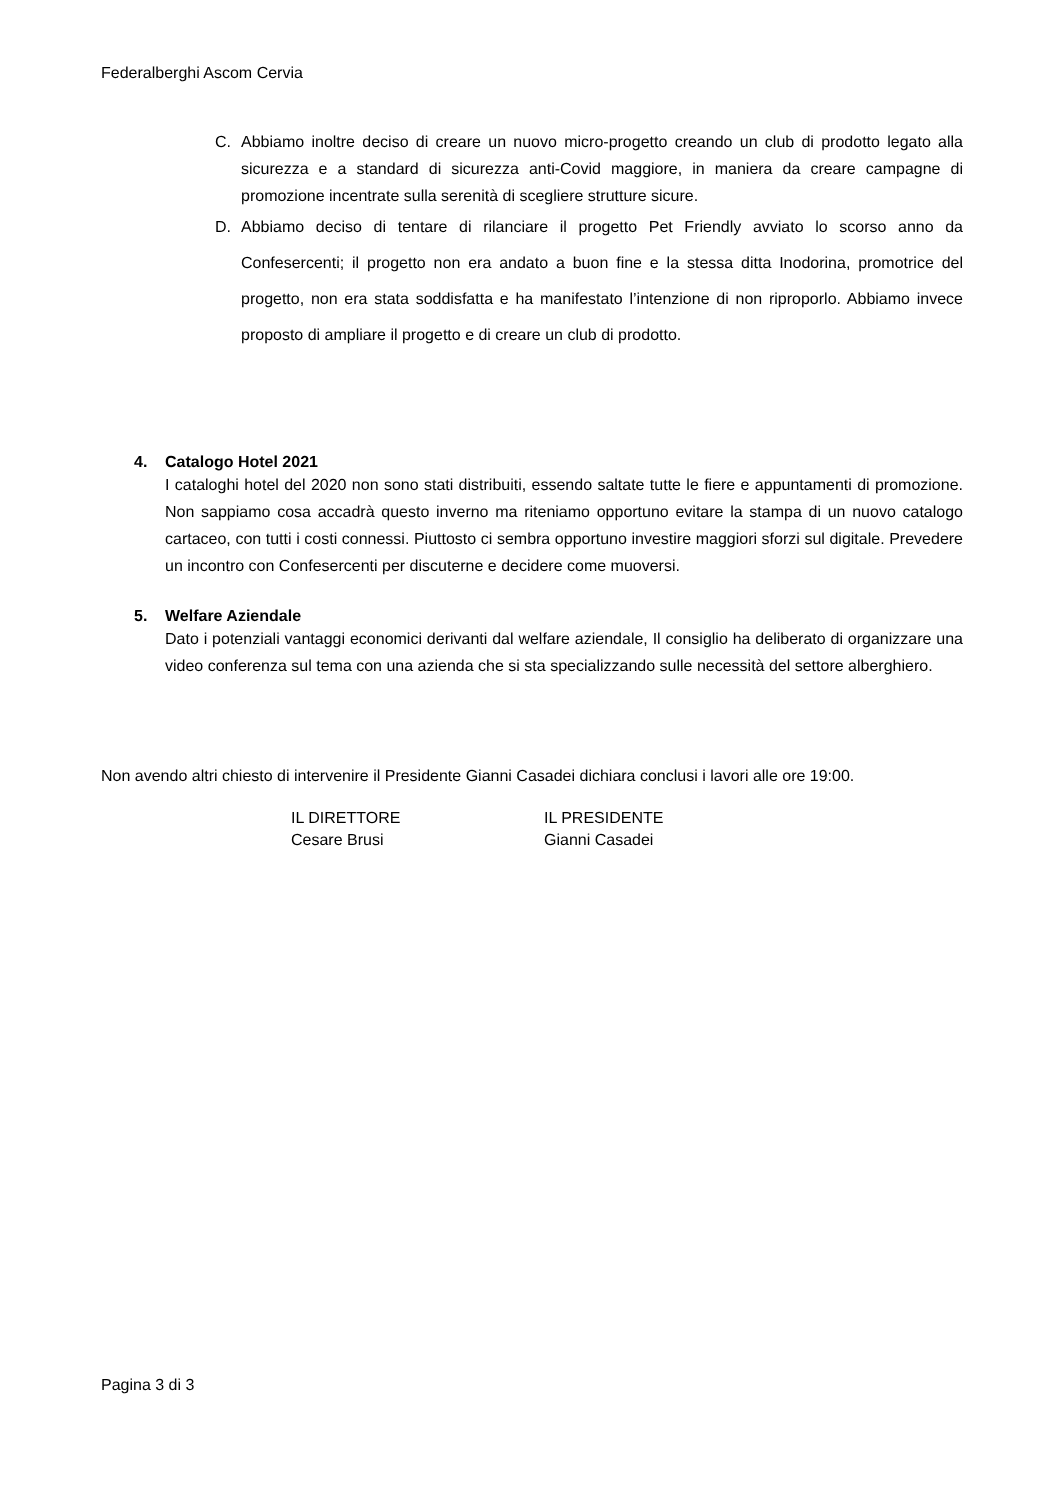Federalberghi Ascom Cervia
C. Abbiamo inoltre deciso di creare un nuovo micro-progetto creando un club di prodotto legato alla sicurezza e a standard di sicurezza anti-Covid maggiore, in maniera da creare campagne di promozione incentrate sulla serenità di scegliere strutture sicure.
D. Abbiamo deciso di tentare di rilanciare il progetto Pet Friendly avviato lo scorso anno da Confesercenti; il progetto non era andato a buon fine e la stessa ditta Inodorina, promotrice del progetto, non era stata soddisfatta e ha manifestato l’intenzione di non riproporlo. Abbiamo invece proposto di ampliare il progetto e di creare un club di prodotto.
4. Catalogo Hotel 2021
I cataloghi hotel del 2020 non sono stati distribuiti, essendo saltate tutte le fiere e appuntamenti di promozione. Non sappiamo cosa accadrà questo inverno ma riteniamo opportuno evitare la stampa di un nuovo catalogo cartaceo, con tutti i costi connessi. Piuttosto ci sembra opportuno investire maggiori sforzi sul digitale. Prevedere un incontro con Confesercenti per discuterne e decidere come muoversi.
5. Welfare Aziendale
Dato i potenziali vantaggi economici derivanti dal welfare aziendale, Il consiglio ha deliberato di organizzare una video conferenza sul tema con una azienda che si sta specializzando sulle necessità del settore alberghiero.
Non avendo altri chiesto di intervenire il Presidente Gianni Casadei dichiara conclusi i lavori alle ore 19:00.
IL DIRETTORE
Cesare Brusi
IL PRESIDENTE
Gianni Casadei
Pagina 3 di 3